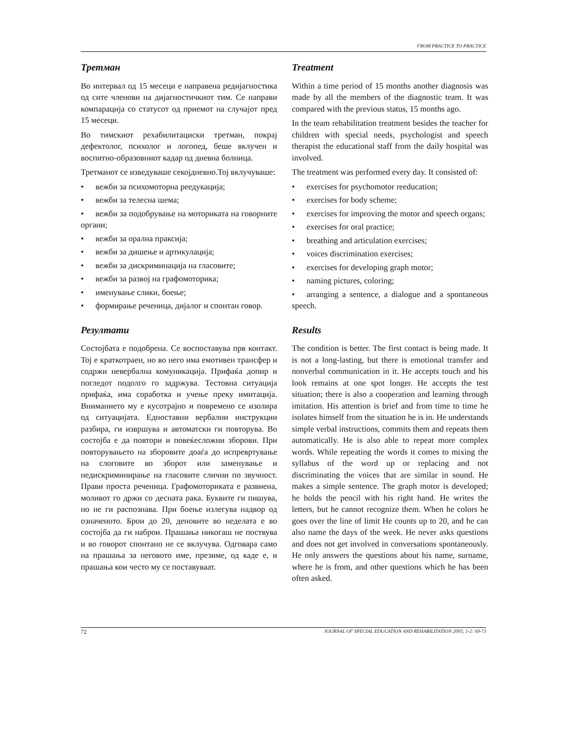FROM PRACTICE TO PRACTICE
Третман
Во интервал од 15 месеци е направена редијагностика од сите членови на дијагностичкиот тим. Се направи компарација со статусот од приемот на случајот пред 15 месеци.
Во тимскиот рехабилитациски третман, покрај дефектолог, психолог и логопед, беше вклучен и воспитно-образовниот кадар од дневна болница.
Третманот се изведуваше секојдневно.Тој вклучуваше:
• вежби за психомоторна реедукација;
• вежби за телесна шема;
• вежби за подобрување на моториката на говорните органи;
• вежби за орална праксија;
• вежби за дишење и артикулација;
• вежби за дискриминација на гласовите;
• вежби за развој на графомоторика;
• именување слики, боење;
• формирање реченица, дијалог и спонтан говор.
Резултати
Состојбата е подобрена. Се воспоставува прв контакт. Тој е краткотраен, но во него има емотивен трансфер и содржи невербална комуникација. Прифаќа допир и погледот подолго го задржува. Тестовна ситуација прифаќа, има соработка и учење преку имитација. Вниманието му е кусотрајно и повремено се изолира од ситуацијата. Едноставни вербални инструкции разбира, ги извршува и автоматски ги повторува. Во состојба е да повтори и повеќесложни зборови. При повторувањето на зборовите доаѓа до испревртување на слоговите во зборот или заменување и недискриминирање на гласовите слични по звучност. Прави проста реченица. Графомоториката е развиена, моливот го држи со десната рака. Буквите ги пишува, но не ги распознава. При боење излегува надвор од означеното. Брои до 20, деновите во неделата е во состојба да ги наброи. Прашања никогаш не поствува и во говорот спонтано не се вклучува. Одговара само на прашања за неговото име, презиме, од каде е, и прашања кои често му се поставуваат.
Treatment
Within a time period of 15 months another diagnosis was made by all the members of the diagnostic team. It was compared with the previous status, 15 months ago.
In the team rehabilitation treatment besides the teacher for children with special needs, psychologist and speech therapist the educational staff from the daily hospital was involved.
The treatment was performed every day. It consisted of:
• exercises for psychomotor reeducation;
• exercises for body scheme;
• exercises for improving the motor and speech organs;
• exercises for oral practice;
• breathing and articulation exercises;
• voices discrimination exercises;
• exercises for developing graph motor;
• naming pictures, coloring;
• arranging a sentence, a dialogue and a spontaneous speech.
Results
The condition is better. The first contact is being made. It is not a long-lasting, but there is emotional transfer and nonverbal communication in it. He accepts touch and his look remains at one spot longer. He accepts the test situation; there is also a cooperation and learning through imitation. His attention is brief and from time to time he isolates himself from the situation he is in. He understands simple verbal instructions, commits them and repeats them automatically. He is also able to repeat more complex words. While repeating the words it comes to mixing the syllabus of the word up or replacing and not discriminating the voices that are similar in sound. He makes a simple sentence. The graph motor is developed; he holds the pencil with his right hand. He writes the letters, but he cannot recognize them. When he colors he goes over the line of limit He counts up to 20, and he can also name the days of the week. He never asks questions and does not get involved in conversations spontaneously. He only answers the questions about his name, surname, where he is from, and other questions which he has been often asked.
72 JOURNAL OF SPECIAL EDUCATION AND REHABILITATION 2005; 1-2: 69-73